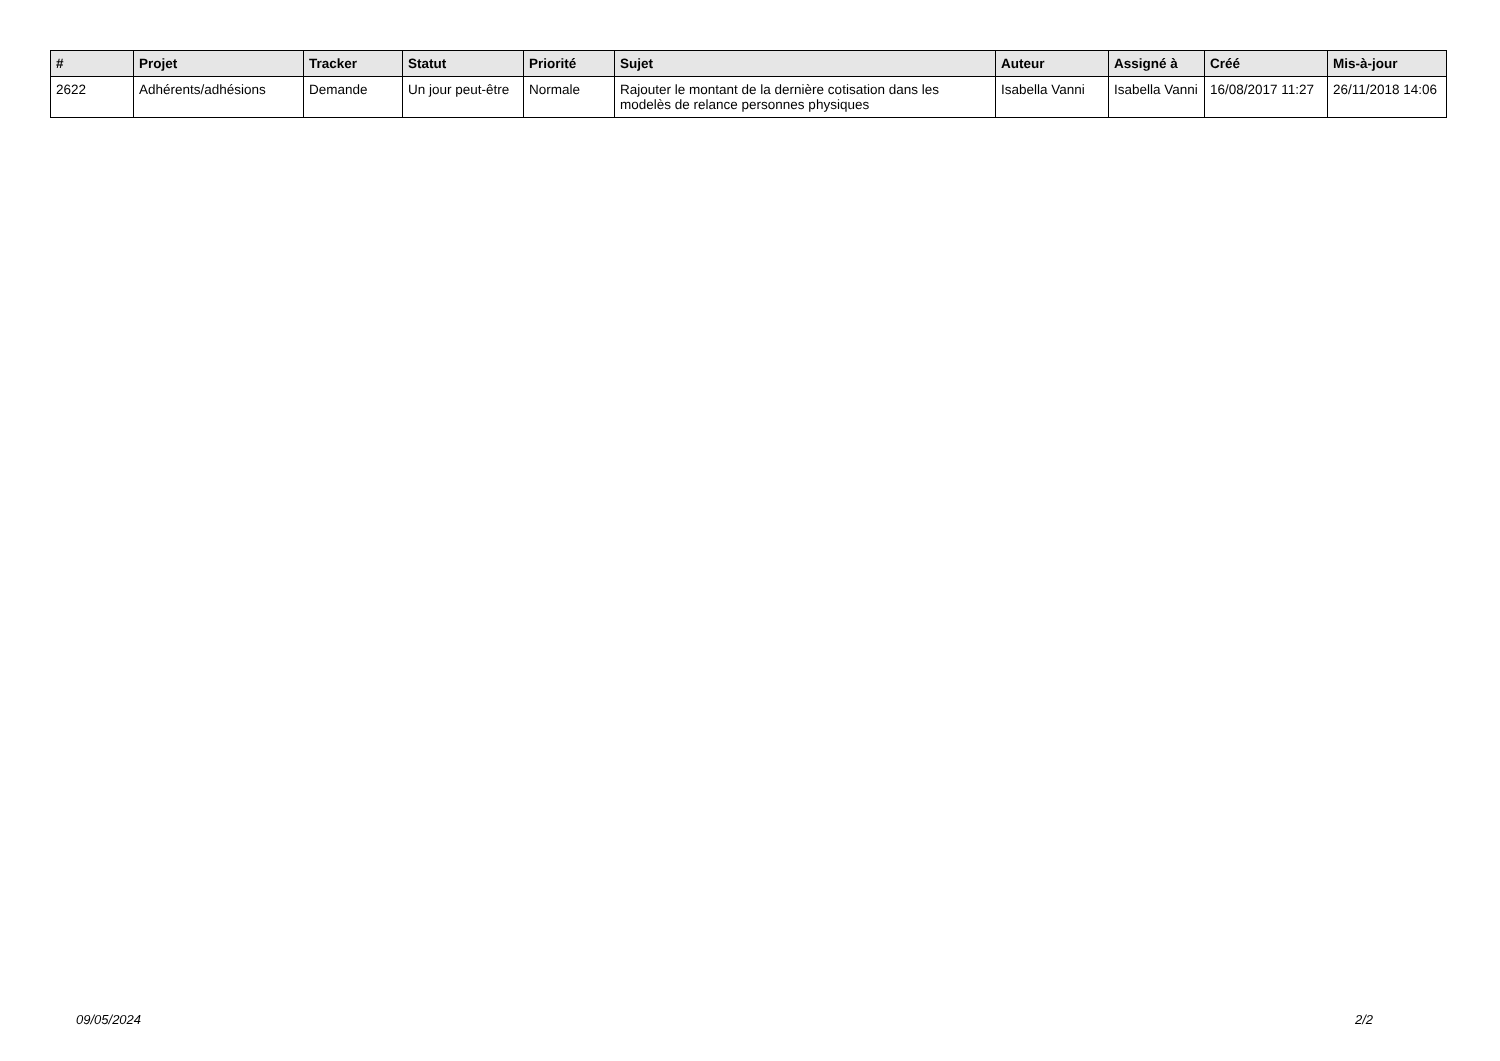| # | Projet | Tracker | Statut | Priorité | Sujet | Auteur | Assigné à | Créé | Mis-à-jour |
| --- | --- | --- | --- | --- | --- | --- | --- | --- | --- |
| 2622 | Adhérents/adhésions | Demande | Un jour peut-être | Normale | Rajouter le montant de la dernière cotisation dans les modelès de relance personnes physiques | Isabella Vanni | Isabella Vanni | 16/08/2017 11:27 | 26/11/2018 14:06 |
09/05/2024 2/2